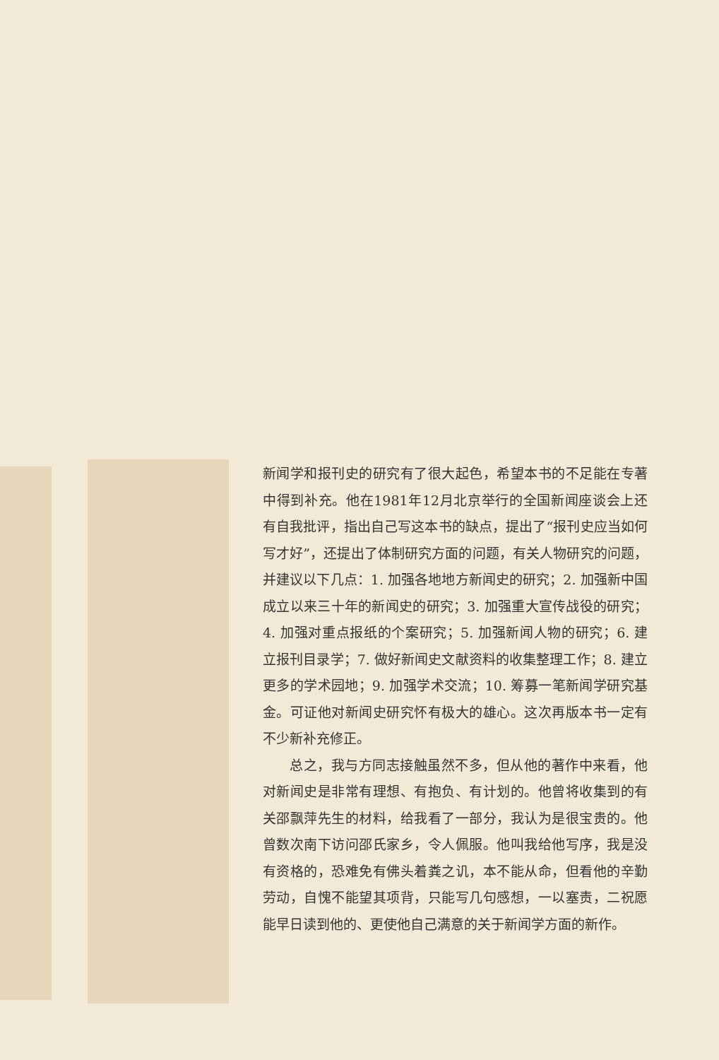新闻学和报刊史的研究有了很大起色，希望本书的不足能在专著中得到补充。他在1981年12月北京举行的全国新闻座谈会上还有自我批评，指出自己写这本书的缺点，提出了“报刊史应当如何写才好”，还提出了体制研究方面的问题，有关人物研究的问题，并建议以下几点：1. 加强各地地方新闻史的研究；2. 加强新中国成立以来三十年的新闻史的研究；3. 加强重大宣传战役的研究；4. 加强对重点报纸的个案研究；5. 加强新闻人物的研究；6. 建立报刊目录学；7. 做好新闻史文献资料的收集整理工作；8. 建立更多的学术园地；9. 加强学术交流；10. 筹募一笔新闻学研究基金。可证他对新闻史研究怀有极大的雄心。这次再版本书一定有不少新补充修正。
总之，我与方同志接触虽然不多，但从他的著作中来看，他对新闻史是非常有理想、有抱负、有计划的。他曾将收集到的有关邵飘萍先生的材料，给我看了一部分，我认为是很宝贵的。他曾数次南下访问邵氏家乡，令人佩服。他叫我给他写序，我是没有资格的，恐难免有佛头着粪之讥，本不能从命，但看他的辛勤劳动，自愧不能望其项背，只能写几句感想，一以塞责，二祝愿能早日读到他的、更使他自己满意的关于新闻学方面的新作。